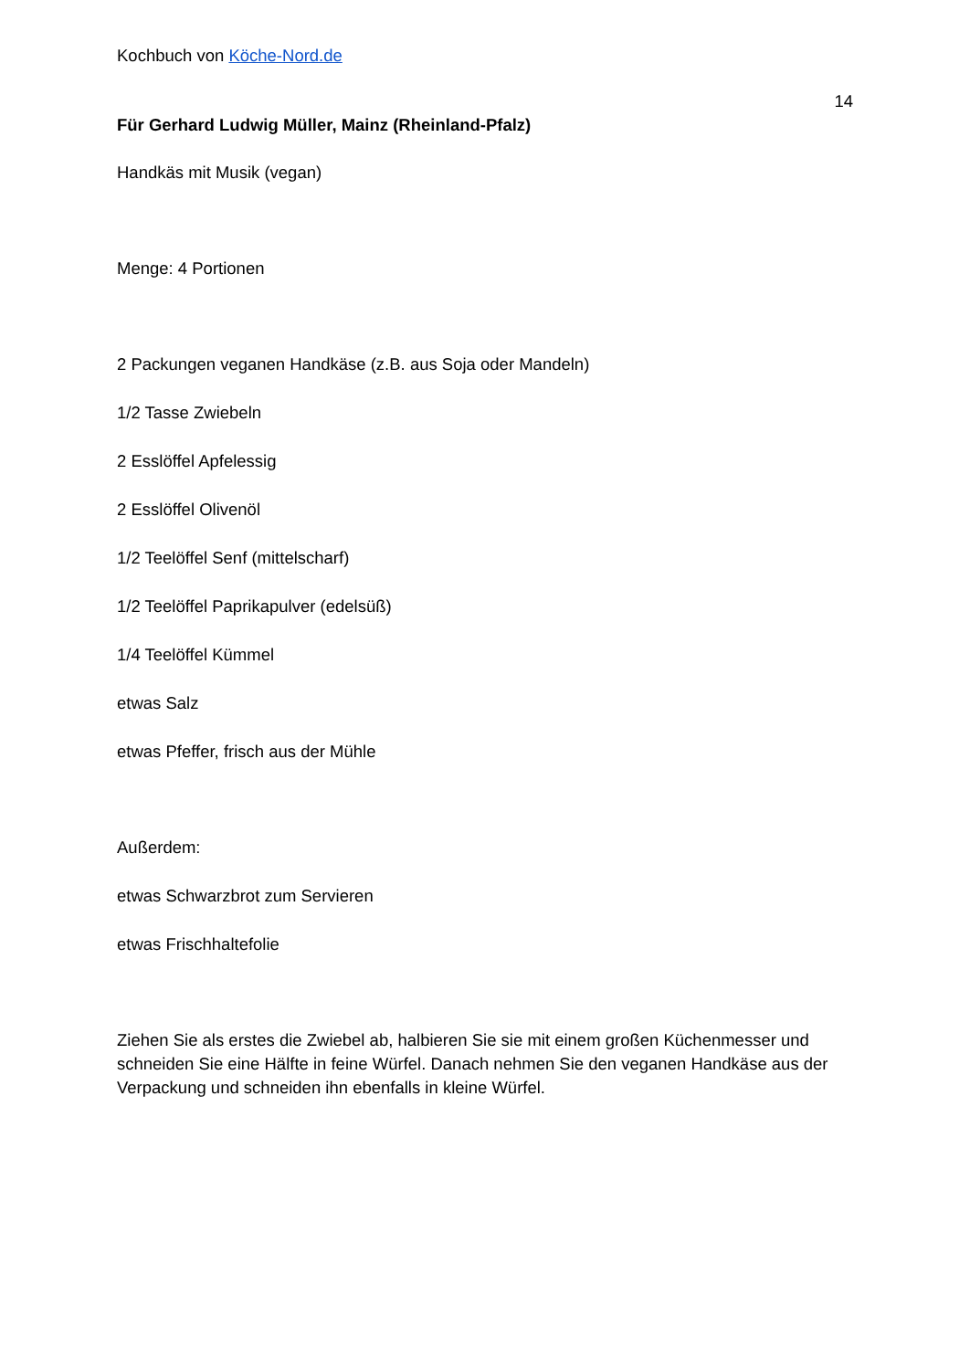Kochbuch von Köche-Nord.de
14
Für Gerhard Ludwig Müller, Mainz (Rheinland-Pfalz)
Handkäs mit Musik (vegan)
Menge: 4 Portionen
2 Packungen veganen Handkäse (z.B. aus Soja oder Mandeln)
1/2 Tasse Zwiebeln
2 Esslöffel Apfelessig
2 Esslöffel Olivenöl
1/2 Teelöffel Senf (mittelscharf)
1/2 Teelöffel Paprikapulver (edelsüß)
1/4 Teelöffel Kümmel
etwas Salz
etwas Pfeffer, frisch aus der Mühle
Außerdem:
etwas Schwarzbrot zum Servieren
etwas Frischhaltefolie
Ziehen Sie als erstes die Zwiebel ab, halbieren Sie sie mit einem großen Küchenmesser und schneiden Sie eine Hälfte in feine Würfel. Danach nehmen Sie den veganen Handkäse aus der Verpackung und schneiden ihn ebenfalls in kleine Würfel.